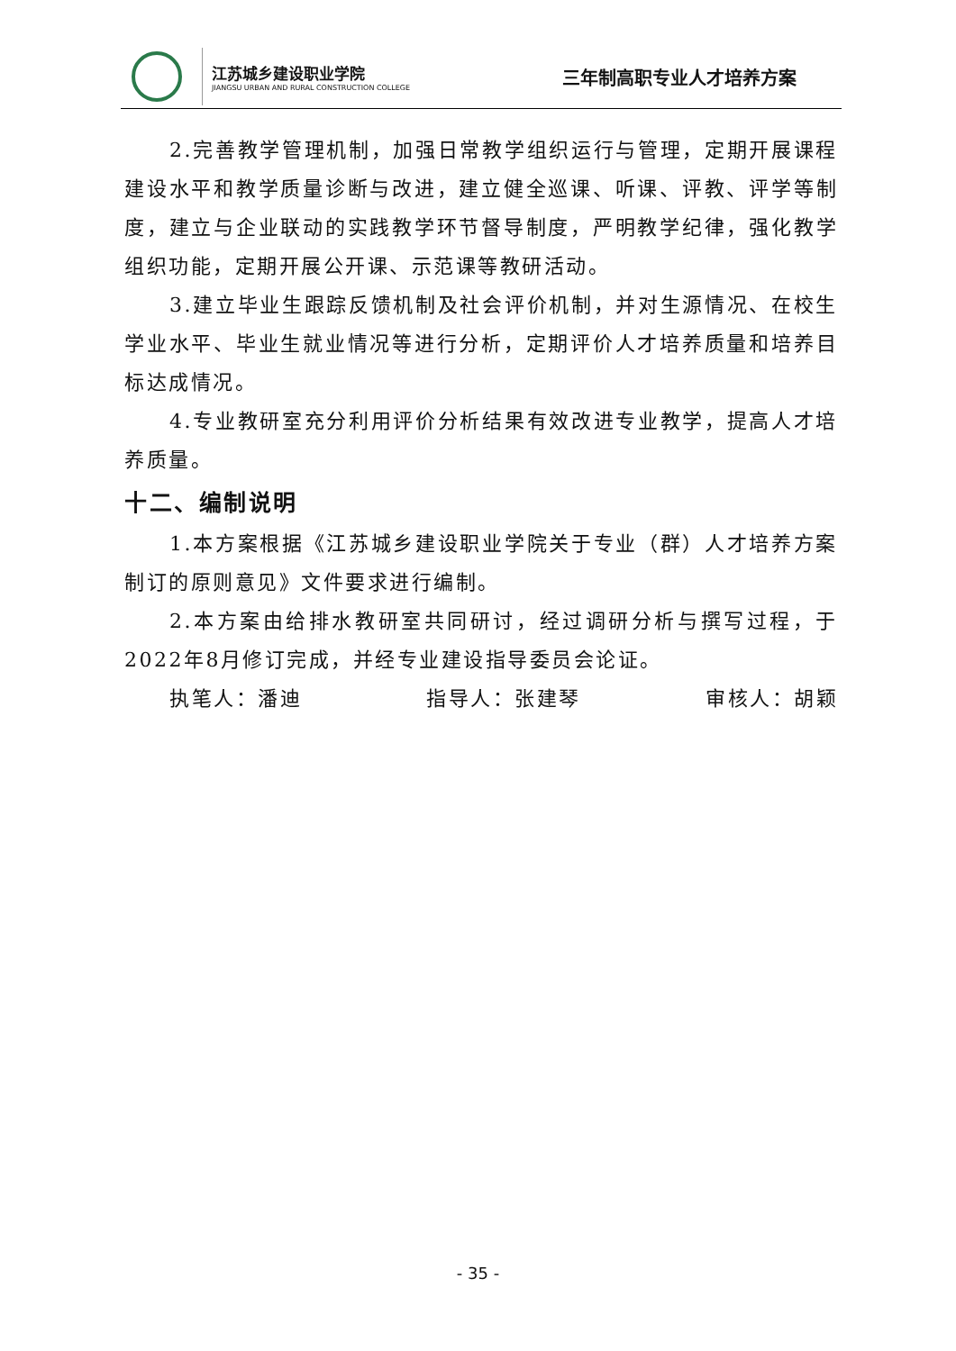江苏城乡建设职业学院
JIANGSU URBAN AND RURAL CONSTRUCTION COLLEGE
三年制高职专业人才培养方案
2.完善教学管理机制，加强日常教学组织运行与管理，定期开展课程建设水平和教学质量诊断与改进，建立健全巡课、听课、评教、评学等制度，建立与企业联动的实践教学环节督导制度，严明教学纪律，强化教学组织功能，定期开展公开课、示范课等教研活动。
3.建立毕业生跟踪反馈机制及社会评价机制，并对生源情况、在校生学业水平、毕业生就业情况等进行分析，定期评价人才培养质量和培养目标达成情况。
4.专业教研室充分利用评价分析结果有效改进专业教学，提高人才培养质量。
十二、编制说明
1.本方案根据《江苏城乡建设职业学院关于专业（群）人才培养方案制订的原则意见》文件要求进行编制。
2.本方案由给排水教研室共同研讨，经过调研分析与撰写过程，于2022年8月修订完成，并经专业建设指导委员会论证。
执笔人：潘迪 指导人：张建琴 审核人：胡颖
- 35 -